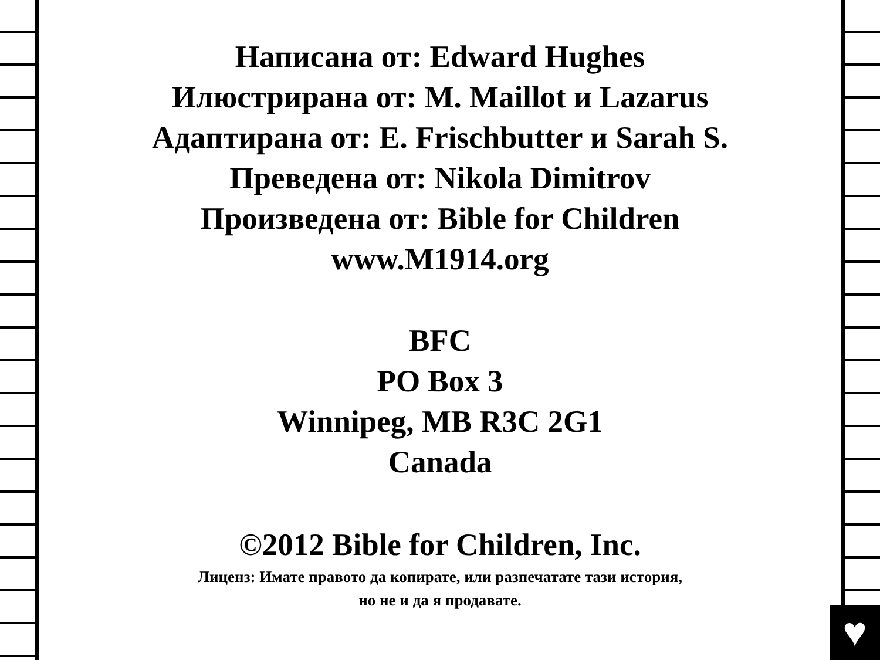♥
Написана от: Edward Hughes
Илюстрирана от: M. Maillot и Lazarus
Адаптирана от: E. Frischbutter и Sarah S.
Преведена от: Nikola Dimitrov
Произведена от: Bible for Children
www.M1914.org
BFC
PO Box 3
Winnipeg, MB R3C 2G1
Canada
©2012 Bible for Children, Inc.
Лиценз: Имате правото да копирате, или разпечатате тази история,
но не и да я продавате.